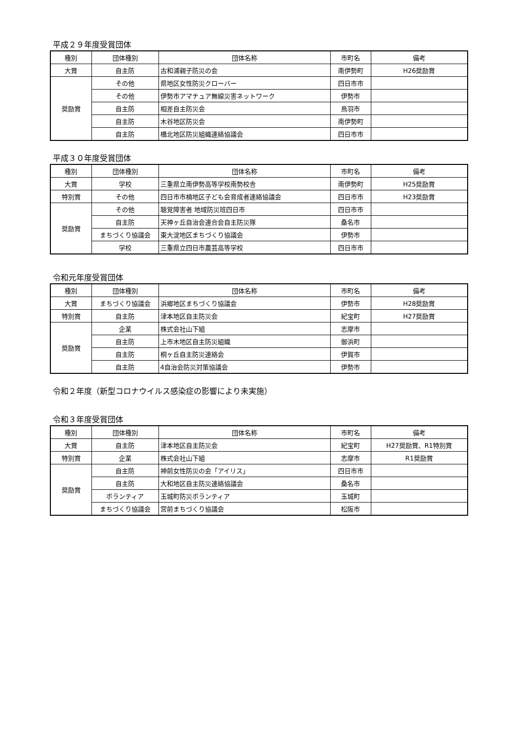平成２９年度受賞団体
| 種別 | 団体種別 | 団体名称 | 市町名 | 備考 |
| --- | --- | --- | --- | --- |
| 大賞 | 自主防 | 古和浦親子防災の会 | 南伊勢町 | H26奨励賞 |
| 奨励賞 | その他 | 県地区女性防災クローバー | 四日市市 | |
| | その他 | 伊勢市アマチュア無線災害ネットワーク | 伊勢市 | |
| | 自主防 | 相差自主防災会 | 鳥羽市 | |
| | 自主防 | 木谷地区防災会 | 南伊勢町 | |
| | 自主防 | 橋北地区防災組織連絡協議会 | 四日市市 | |
平成３０年度受賞団体
| 種別 | 団体種別 | 団体名称 | 市町名 | 備考 |
| --- | --- | --- | --- | --- |
| 大賞 | 学校 | 三重県立南伊勢高等学校南勢校舎 | 南伊勢町 | H25奨励賞 |
| 特別賞 | その他 | 四日市市楠地区子ども会育成者連絡協議会 | 四日市市 | H23奨励賞 |
| 奨励賞 | その他 | 聴覚障害者 地域防災班四日市 | 四日市市 | |
| | 自主防 | 天神ヶ丘自治会連合会自主防災隊 | 桑名市 | |
| | まちづくり協議会 | 東大淀地区まちづくり協議会 | 伊勢市 | |
| | 学校 | 三重県立四日市農芸高等学校 | 四日市市 | |
令和元年度受賞団体
| 種別 | 団体種別 | 団体名称 | 市町名 | 備考 |
| --- | --- | --- | --- | --- |
| 大賞 | まちづくり協議会 | 浜郷地区まちづくり協議会 | 伊勢市 | H28奨励賞 |
| 特別賞 | 自主防 | 津本地区自主防災会 | 紀宝町 | H27奨励賞 |
| 奨励賞 | 企業 | 株式会社山下組 | 志摩市 | |
| | 自主防 | 上市木地区自主防災組織 | 御浜町 | |
| | 自主防 | 桐ヶ丘自主防災連絡会 | 伊賀市 | |
| | 自主防 | 4自治会防災対策協議会 | 伊勢市 | |
令和２年度（新型コロナウイルス感染症の影響により未実施）
令和３年度受賞団体
| 種別 | 団体種別 | 団体名称 | 市町名 | 備考 |
| --- | --- | --- | --- | --- |
| 大賞 | 自主防 | 津本地区自主防災会 | 紀宝町 | H27奨励賞、R1特別賞 |
| 特別賞 | 企業 | 株式会社山下組 | 志摩市 | R1奨励賞 |
| 奨励賞 | 自主防 | 神前女性防災の会「アイリス」 | 四日市市 | |
| | 自主防 | 大和地区自主防災連絡協議会 | 桑名市 | |
| | ボランティア | 玉城町防災ボランティア | 玉城町 | |
| | まちづくり協議会 | 宮前まちづくり協議会 | 松阪市 | |